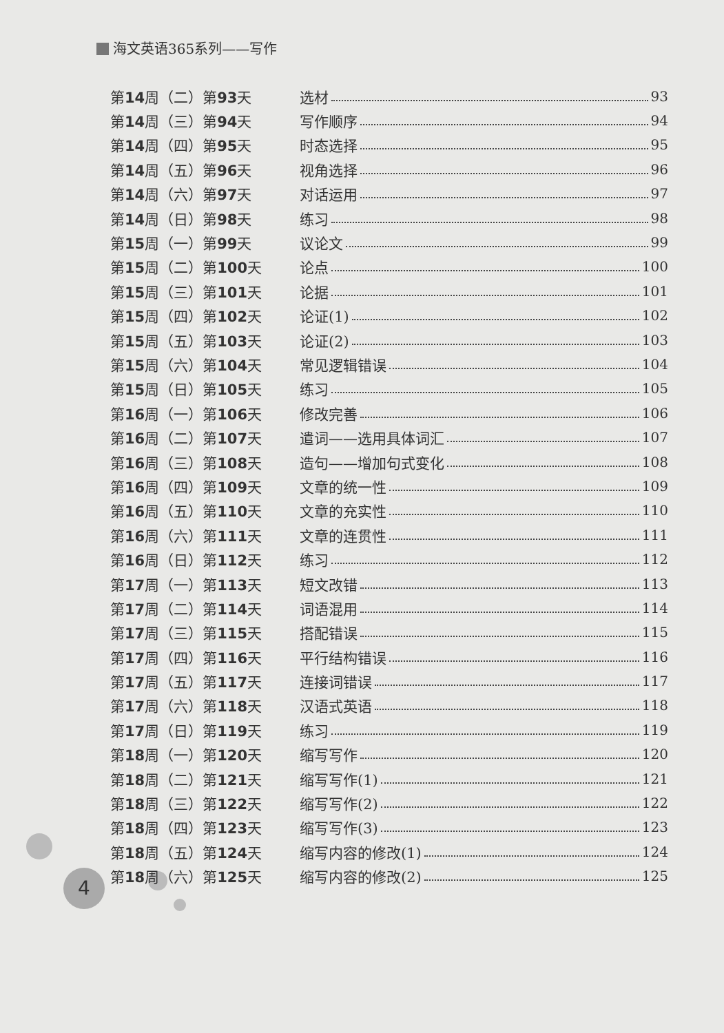海文英语365系列——写作
4
第14周（二）第93天 选材 93
第14周（三）第94天 写作顺序 94
第14周（四）第95天 时态选择 95
第14周（五）第96天 视角选择 96
第14周（六）第97天 对话运用 97
第14周（日）第98天 练习 98
第15周（一）第99天 议论文 99
第15周（二）第100天 论点 100
第15周（三）第101天 论据 101
第15周（四）第102天 论证(1) 102
第15周（五）第103天 论证(2) 103
第15周（六）第104天 常见逻辑错误 104
第15周（日）第105天 练习 105
第16周（一）第106天 修改完善 106
第16周（二）第107天 遣词——选用具体词汇 107
第16周（三）第108天 造句——增加句式变化 108
第16周（四）第109天 文章的统一性 109
第16周（五）第110天 文章的充实性 110
第16周（六）第111天 文章的连贯性 111
第16周（日）第112天 练习 112
第17周（一）第113天 短文改错 113
第17周（二）第114天 词语混用 114
第17周（三）第115天 搭配错误 115
第17周（四）第116天 平行结构错误 116
第17周（五）第117天 连接词错误 117
第17周（六）第118天 汉语式英语 118
第17周（日）第119天 练习 119
第18周（一）第120天 缩写写作 120
第18周（二）第121天 缩写写作(1) 121
第18周（三）第122天 缩写写作(2) 122
第18周（四）第123天 缩写写作(3) 123
第18周（五）第124天 缩写内容的修改(1) 124
第18周（六）第125天 缩写内容的修改(2) 125